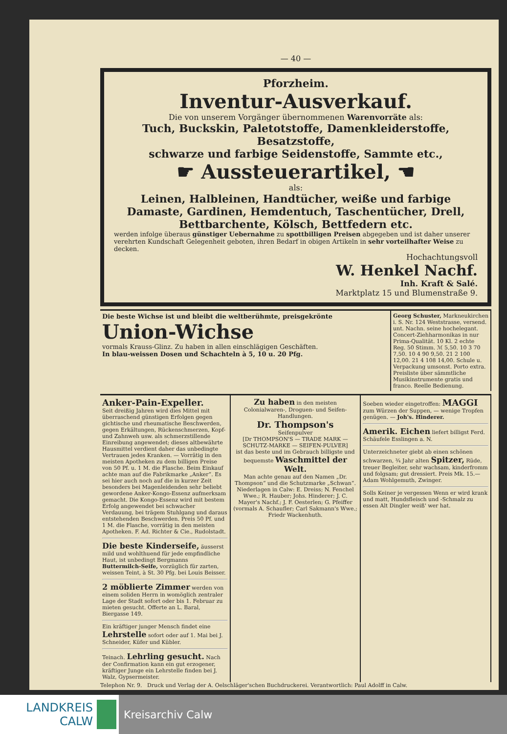— 40 —
Pforzheim.
Inventur-Ausverkauf.
Die von unserem Vorgänger übernommenen Warenvorräte als:
Tuch, Buckskin, Paletotstoffe, Damenkleiderstoffe, Besatzstoffe,
schwarze und farbige Seidenstoffe, Sammte etc.,
☛ Aussteuerartikel, ☚
als:
Leinen, Halbleinen, Handtücher, weiße und farbige Damaste, Gardinen, Hemdentuch, Taschentücher, Drell, Bettbarchente, Kölsch, Bettfedern etc.
werden infolge überaus günstiger Uebernahme zu spottbilligen Preisen abgegeben und ist daher unserer verehrten Kundschaft Gelegenheit geboten, ihren Bedarf in obigen Artikeln in sehr vorteilhafter Weise zu decken.
Hochachtungsvoll
W. Henkel Nachf.
Inh. Kraft & Salé.
Marktplatz 15 und Blumenstraße 9.
Die beste Wichse ist und bleibt die weltberühmte, preisgekrönte
Union-Wichse
vormals Krauss-Glinz. Zu haben in allen einschlägigen Geschäften.
In blau-weissen Dosen und Schachteln à 5, 10 u. 20 Pfg.
Georg Schuster, Markneukirchen i. S. Nr. 124 Weststrasse, versend. unt. Nachn. seine hochelegant. Concert-Ziehharmonikas in nur Prima-Qualität. 10 Kl. 2 echte Reg. 50 Stimm. ℳ 5,50. 10 3 70 7,50. 10 4 90 9,50. 21 2 100 12,00. 21 4 108 14,00. Schule u. Verpackung umsonst. Porto extra. Preisliste über sämmtliche Musikinstrumente gratis und franco. Reelle Bedienung.
Anker-Pain-Expeller.
Seit dreißig Jahren wird dies Mittel mit überraschend günstigen Erfolgen gegen gichtische und rheumatische Beschwerden, gegen Erkältungen, Rückenschmerzen, Kopf- und Zahnweh usw. als schmerzstillende Einreibung angewendet; dieses altbewährte Hausmittel verdient daher das unbedingte Vertrauen jedes Kranken. — Vorrätig in den meisten Apotheken zu dem billigen Preise von 50 Pf. u. 1 M. die Flasche. Beim Einkauf achte man auf die Fabrikmarke „Anker“. Es sei hier auch noch auf die in kurzer Zeit besonders bei Magenleidenden sehr beliebt gewordene Anker-Kongo-Essenz aufmerksam gemacht. Die Kongo-Essenz wird mit bestem Erfolg angewendet bei schwacher Verdauung, bei trägem Stuhlgang und daraus entstehenden Beschwerden. Preis 50 Pf. und 1 M. die Flasche, vorrätig in den meisten Apotheken. F. Ad. Richter & Cie., Rudolstadt.
Die beste Kinderseife, äusserst mild und wohlthuend für jede empfindliche Haut, ist unbedingt Bergmanns Buttermilch-Seife, vorzüglich für zarten, weissen Teint, à St. 30 Pfg. bei Louis Beisser.
2 möblierte Zimmer werden von einem soliden Herrn in womöglich zentraler Lage der Stadt sofort oder bis 1. Februar zu mieten gesucht. Offerte an L. Baral, Biergasse 149.
Ein kräftiger junger Mensch findet eine Lehrstelle sofort oder auf 1. Mai bei J. Schneider, Küfer und Kübler.
Teinach. Lehrling gesucht. Nach der Confirmation kann ein gut erzogener, kräftiger Junge ein Lehrstelle finden bei J. Walz, Gypsermeister.
Zu haben in den meisten Colonialwaren-, Droguen- und Seifen-Handlungen.
Dr. Thompson's
Seifenpulver
[Dr THOMPSON'S — TRADE MARK — SCHUTZ-MARKE — SEIFEN-PULVER]
ist das beste und im Gebrauch billigste und bequemste Waschmittel der Welt.
Man achte genau auf den Namen „Dr. Thompson“ und die Schutzmarke „Schwan“. Niederlagen in Calw: E. Dreiss; N. Fenchel Wwe.; R. Hauber; Johs. Hinderer; J. C. Mayer's Nachf.; J. F. Oesterlen; G. Pfeiffer (vormals A. Schaufler; Carl Sakmann's Wwe.; Friedr Wackenhuth.
Soeben wieder eingetroffen: MAGGI zum Würzen der Suppen, — wenige Tropfen genügen. — Joh's. Hinderer.
Amerik. Eichen liefert billigst Ferd. Schäufele Esslingen a. N.
Unterzeichneter giebt ab einen schönen schwarzen, ¾ Jahr alten Spitzer, Rüde, treuer Begleiter, sehr wachsam, kinderfromm und folgsam; gut dressiert. Preis Mk. 15.— Adam Wohlgemuth, Zwinger.
Solls Keiner je vergessen Wenn er wird krank und matt, Hundsfleisch und -Schmalz zu essen Alt Dingler weiß' wer hat.
Telephon Nr. 9. Druck und Verlag der A. Oelschläger'schen Buchdruckerei. Verantwortlich: Paul Adolff in Calw.
LANDKREIS
CALW
Kreisarchiv Calw